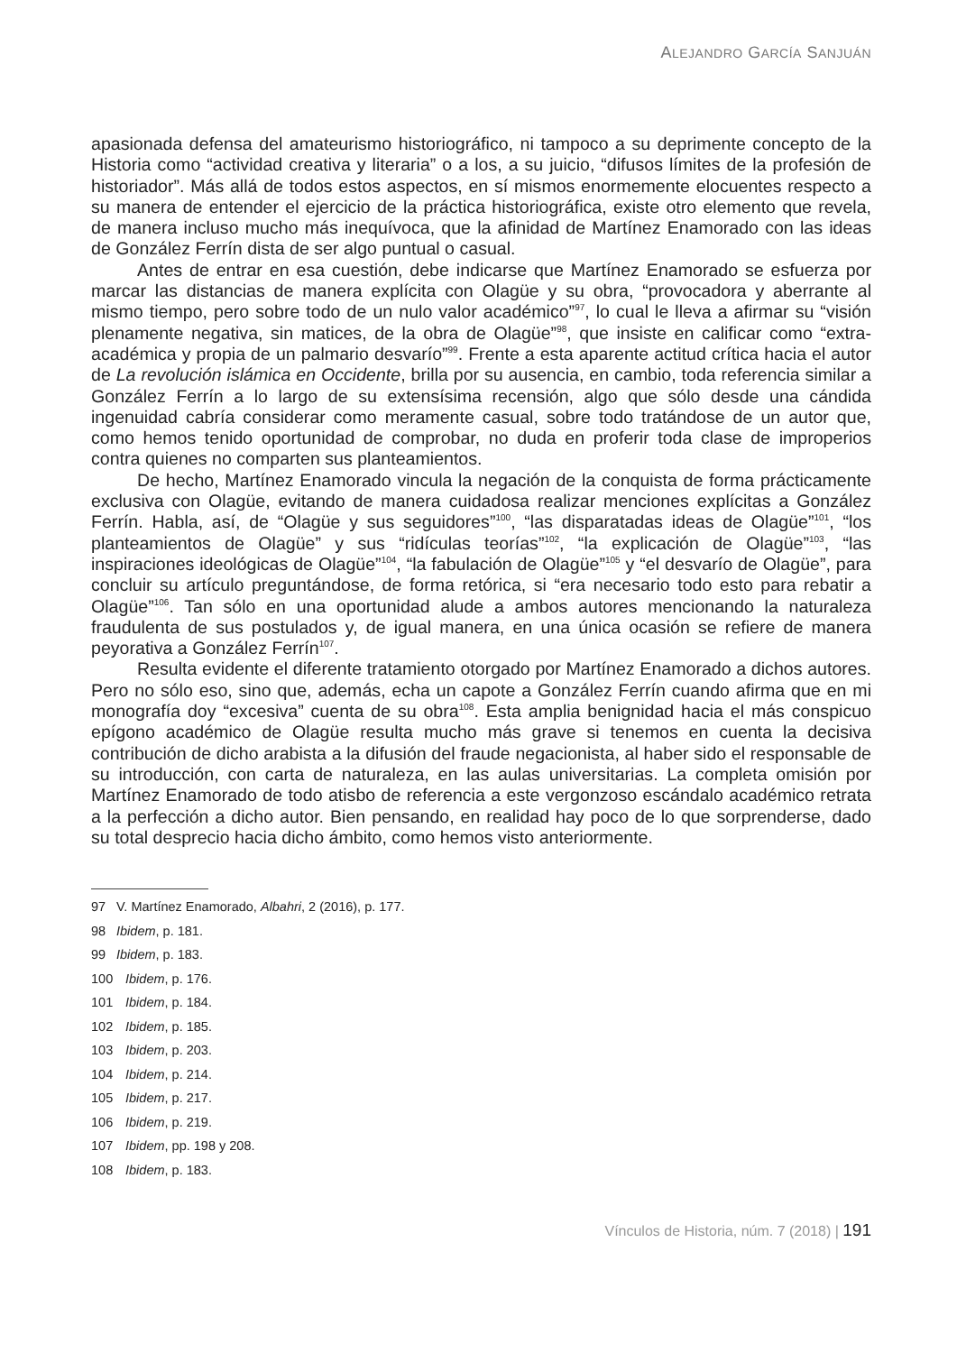ALEJANDRO GARCÍA SANJUÁN
apasionada defensa del amateurismo historiográfico, ni tampoco a su deprimente concepto de la Historia como “actividad creativa y literaria” o a los, a su juicio, “difusos límites de la profesión de historiador”. Más allá de todos estos aspectos, en sí mismos enormemente elocuentes respecto a su manera de entender el ejercicio de la práctica historiográfica, existe otro elemento que revela, de manera incluso mucho más inequívoca, que la afinidad de Martínez Enamorado con las ideas de González Ferrín dista de ser algo puntual o casual.
Antes de entrar en esa cuestión, debe indicarse que Martínez Enamorado se esfuerza por marcar las distancias de manera explícita con Olagüe y su obra, “provocadora y aberrante al mismo tiempo, pero sobre todo de un nulo valor académico”<sup>97</sup>, lo cual le lleva a afirmar su “visión plenamente negativa, sin matices, de la obra de Olagüe”<sup>98</sup>, que insiste en calificar como “extra-académica y propia de un palmario desvarío”<sup>99</sup>. Frente a esta aparente actitud crítica hacia el autor de La revolución islámica en Occidente, brilla por su ausencia, en cambio, toda referencia similar a González Ferrín a lo largo de su extensísima recensión, algo que sólo desde una cándida ingenuidad cabría considerar como meramente casual, sobre todo tratándose de un autor que, como hemos tenido oportunidad de comprobar, no duda en proferir toda clase de improperios contra quienes no comparten sus planteamientos.
De hecho, Martínez Enamorado vincula la negación de la conquista de forma prácticamente exclusiva con Olagüe, evitando de manera cuidadosa realizar menciones explícitas a González Ferrín. Habla, así, de “Olagüe y sus seguidores”<sup>100</sup>, “las disparatadas ideas de Olagüe”<sup>101</sup>, “los planteamientos de Olagüe” y sus “ridículas teorías”<sup>102</sup>, “la explicación de Olagüe”<sup>103</sup>, “las inspiraciones ideológicas de Olagüe”<sup>104</sup>, “la fabulación de Olagüe”<sup>105</sup> y “el desvarío de Olagüe”, para concluir su artículo preguntándose, de forma retórica, si “era necesario todo esto para rebatir a Olagüe”<sup>106</sup>. Tan sólo en una oportunidad alude a ambos autores mencionando la naturaleza fraudulenta de sus postulados y, de igual manera, en una única ocasión se refiere de manera peyorativa a González Ferrín<sup>107</sup>.
Resulta evidente el diferente tratamiento otorgado por Martínez Enamorado a dichos autores. Pero no sólo eso, sino que, además, echa un capote a González Ferrín cuando afirma que en mi monografía doy “excesiva” cuenta de su obra<sup>108</sup>. Esta amplia benignidad hacia el más conspicuo epígono académico de Olagüe resulta mucho más grave si tenemos en cuenta la decisiva contribución de dicho arabista a la difusión del fraude negacionista, al haber sido el responsable de su introducción, con carta de naturaleza, en las aulas universitarias. La completa omisión por Martínez Enamorado de todo atisbo de referencia a este vergonzoso escándalo académico retrata a la perfección a dicho autor. Bien pensando, en realidad hay poco de lo que sorprenderse, dado su total desprecio hacia dicho ámbito, como hemos visto anteriormente.
97 V. Martínez Enamorado, Albahri, 2 (2016), p. 177.
98 Ibidem, p. 181.
99 Ibidem, p. 183.
100 Ibidem, p. 176.
101 Ibidem, p. 184.
102 Ibidem, p. 185.
103 Ibidem, p. 203.
104 Ibidem, p. 214.
105 Ibidem, p. 217.
106 Ibidem, p. 219.
107 Ibidem, pp. 198 y 208.
108 Ibidem, p. 183.
Vínculos de Historia, núm. 7 (2018) | 191